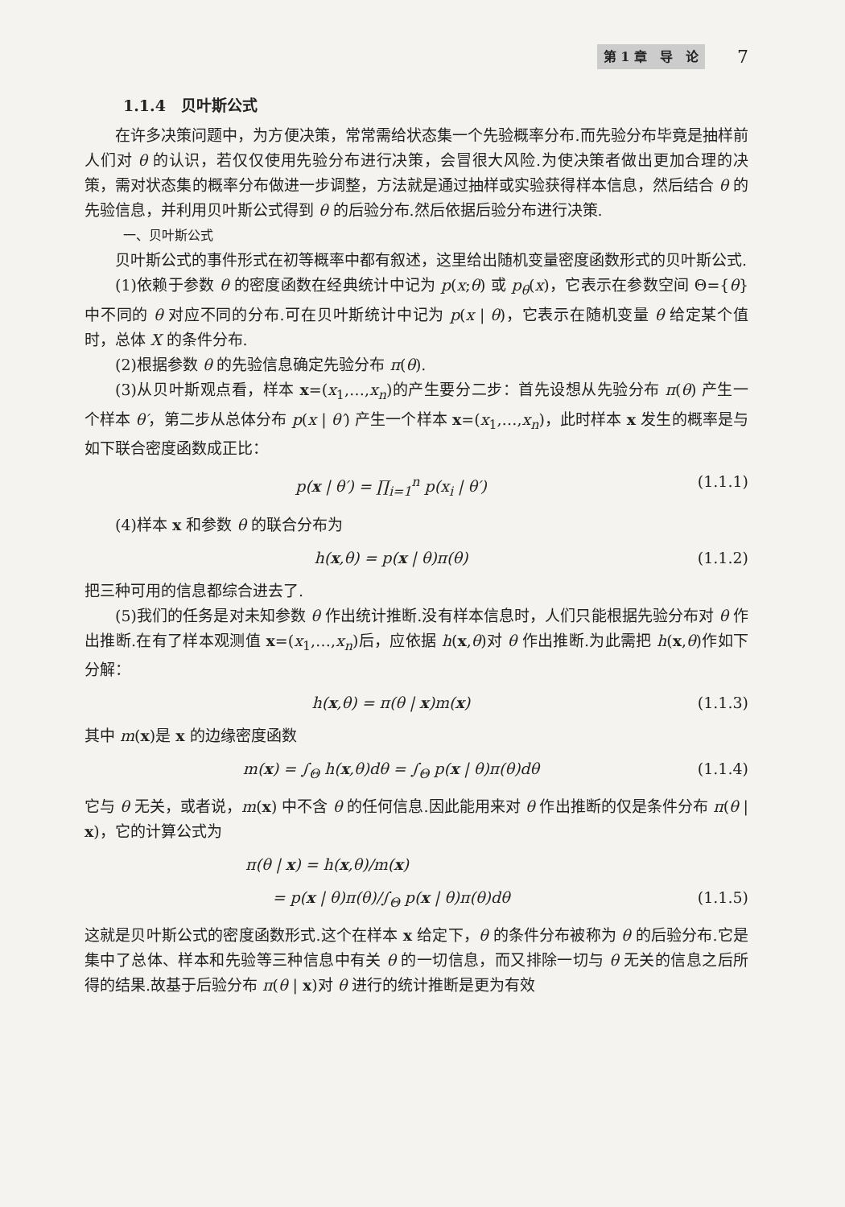第 1 章　导　论 7
1.1.4　贝叶斯公式
在许多决策问题中，为方便决策，常常需给状态集一个先验概率分布.而先验分布毕竟是抽样前人们对 θ 的认识，若仅仅使用先验分布进行决策，会冒很大风险.为使决策者做出更加合理的决策，需对状态集的概率分布做进一步调整，方法就是通过抽样或实验获得样本信息，然后结合 θ 的先验信息，并利用贝叶斯公式得到 θ 的后验分布.然后依据后验分布进行决策.
一、贝叶斯公式
贝叶斯公式的事件形式在初等概率中都有叙述，这里给出随机变量密度函数形式的贝叶斯公式.
(1)依赖于参数 θ 的密度函数在经典统计中记为 p(x;θ) 或 p<sub>θ</sub>(x)，它表示在参数空间 Θ={θ} 中不同的 θ 对应不同的分布.可在贝叶斯统计中记为 p(x | θ)，它表示在随机变量 θ 给定某个值时，总体 X 的条件分布.
(2)根据参数 θ 的先验信息确定先验分布 π(θ).
(3)从贝叶斯观点看，样本 x=(x<sub>1</sub>,…,x<sub>n</sub>)的产生要分二步：首先设想从先验分布 π(θ) 产生一个样本 θ′，第二步从总体分布 p(x | θ′) 产生一个样本 x=(x<sub>1</sub>,…,x<sub>n</sub>)，此时样本 x 发生的概率是与如下联合密度函数成正比：
p(x | θ′) = ∏<sub>i=1</sub><sup>n</sup> p(x<sub>i</sub> | θ′) (1.1.1)
(4)样本 x 和参数 θ 的联合分布为
h(x,θ) = p(x | θ)π(θ) (1.1.2)
把三种可用的信息都综合进去了.
(5)我们的任务是对未知参数 θ 作出统计推断.没有样本信息时，人们只能根据先验分布对 θ 作出推断.在有了样本观测值 x=(x<sub>1</sub>,…,x<sub>n</sub>)后，应依据 h(x,θ)对 θ 作出推断.为此需把 h(x,θ)作如下分解：
h(x,θ) = π(θ | x)m(x) (1.1.3)
其中 m(x)是 x 的边缘密度函数
m(x) = ∫<sub>Θ</sub> h(x,θ)dθ = ∫<sub>Θ</sub> p(x | θ)π(θ)dθ (1.1.4)
它与 θ 无关，或者说，m(x) 中不含 θ 的任何信息.因此能用来对 θ 作出推断的仅是条件分布 π(θ | x)，它的计算公式为
π(θ | x) = h(x,θ)/m(x)
= p(x | θ)π(θ)/∫<sub>Θ</sub> p(x | θ)π(θ)dθ (1.1.5)
这就是贝叶斯公式的密度函数形式.这个在样本 x 给定下，θ 的条件分布被称为 θ 的后验分布.它是集中了总体、样本和先验等三种信息中有关 θ 的一切信息，而又排除一切与 θ 无关的信息之后所得的结果.故基于后验分布 π(θ | x)对 θ 进行的统计推断是更为有效